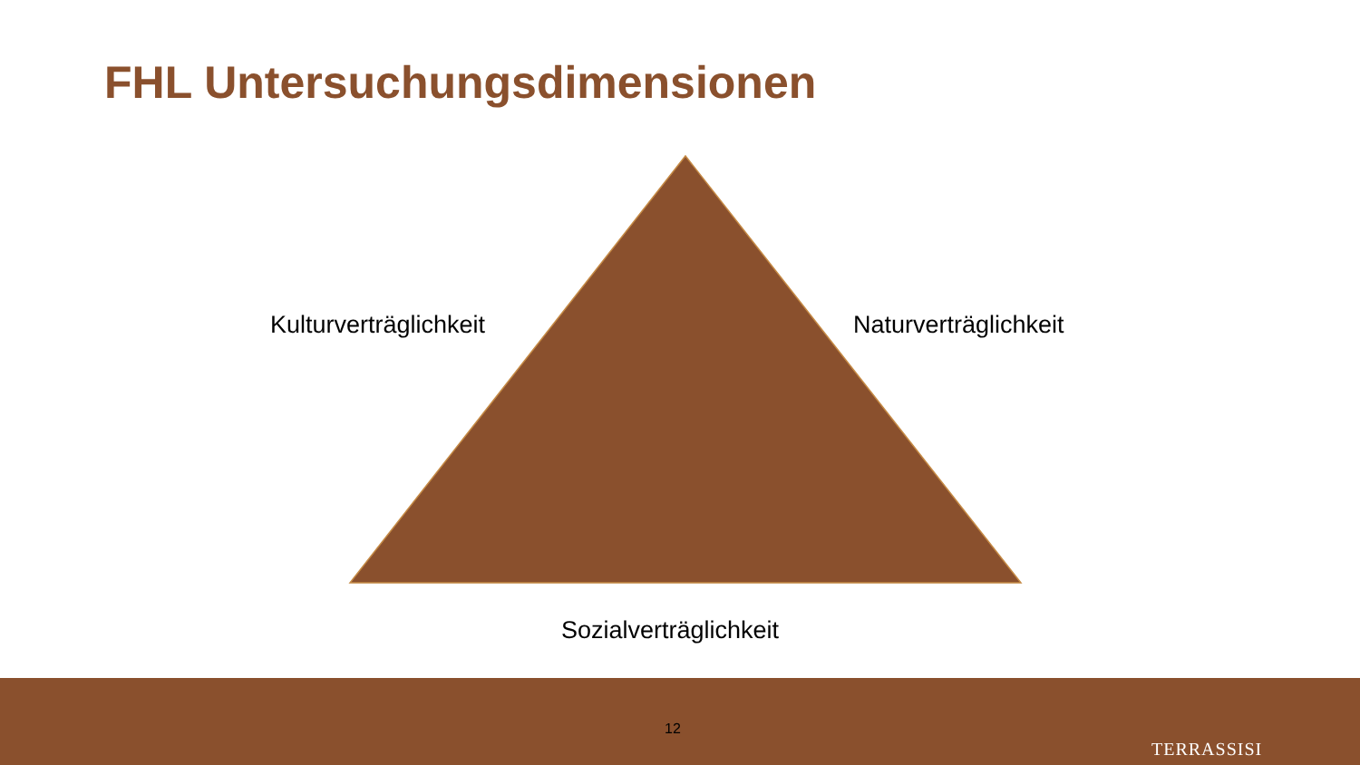FHL Untersuchungsdimensionen
Kulturverträglichkeit Naturverträglichkeit
Sozialverträglichkeit
12
TERRASSISI